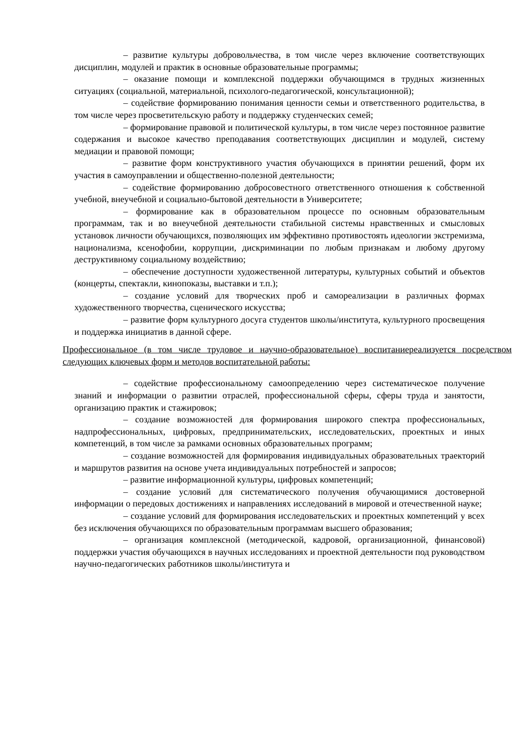– развитие культуры добровольчества, в том числе через включение соответствующих дисциплин, модулей и практик в основные образовательные программы;
– оказание помощи и комплексной поддержки обучающимся в трудных жизненных ситуациях (социальной, материальной, психолого-педагогической, консультационной);
– содействие формированию понимания ценности семьи и ответственного родительства, в том числе через просветительскую работу и поддержку студенческих семей;
– формирование правовой и политической культуры, в том числе через постоянное развитие содержания и высокое качество преподавания соответствующих дисциплин и модулей, систему медиации и правовой помощи;
– развитие форм конструктивного участия обучающихся в принятии решений, форм их участия в самоуправлении и общественно-полезной деятельности;
– содействие формированию добросовестного ответственного отношения к собственной учебной, внеучебной и социально-бытовой деятельности в Университете;
– формирование как в образовательном процессе по основным образовательным программам, так и во внеучебной деятельности стабильной системы нравственных и смысловых установок личности обучающихся, позволяющих им эффективно противостоять идеологии экстремизма, национализма, ксенофобии, коррупции, дискриминации по любым признакам и любому другому деструктивному социальному воздействию;
– обеспечение доступности художественной литературы, культурных событий и объектов (концерты, спектакли, кинопоказы, выставки и т.п.);
– создание условий для творческих проб и самореализации в различных формах художественного творчества, сценического искусства;
– развитие форм культурного досуга студентов школы/института, культурного просвещения и поддержка инициатив в данной сфере.
Профессиональное (в том числе трудовое и научно-образовательное) воспитаниереализуется посредством следующих ключевых форм и методов воспитательной работы:
– содействие профессиональному самоопределению через систематическое получение знаний и информации о развитии отраслей, профессиональной сферы, сферы труда и занятости, организацию практик и стажировок;
– создание возможностей для формирования широкого спектра профессиональных, надпрофессиональных, цифровых, предпринимательских, исследовательских, проектных и иных компетенций, в том числе за рамками основных образовательных программ;
– создание возможностей для формирования индивидуальных образовательных траекторий и маршрутов развития на основе учета индивидуальных потребностей и запросов;
– развитие информационной культуры, цифровых компетенций;
– создание условий для систематического получения обучающимися достоверной информации о передовых достижениях и направлениях исследований в мировой и отечественной науке;
– создание условий для формирования исследовательских и проектных компетенций у всех без исключения обучающихся по образовательным программам высшего образования;
– организация комплексной (методической, кадровой, организационной, финансовой) поддержки участия обучающихся в научных исследованиях и проектной деятельности под руководством научно-педагогических работников школы/института и